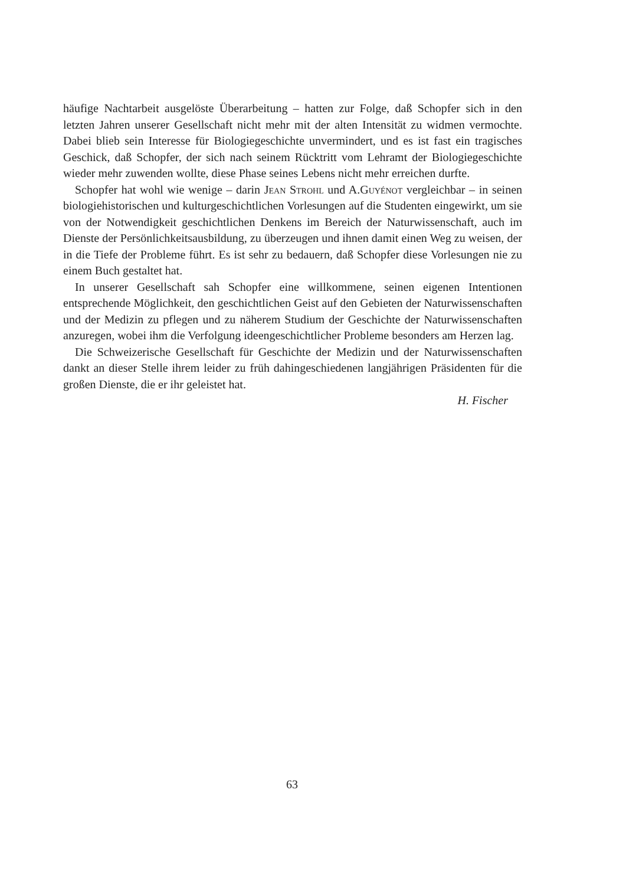häufige Nachtarbeit ausgelöste Überarbeitung – hatten zur Folge, daß Schopfer sich in den letzten Jahren unserer Gesellschaft nicht mehr mit der alten Intensität zu widmen vermochte. Dabei blieb sein Interesse für Biologiegeschichte unvermindert, und es ist fast ein tragisches Geschick, daß Schopfer, der sich nach seinem Rücktritt vom Lehramt der Biologiegeschichte wieder mehr zuwenden wollte, diese Phase seines Lebens nicht mehr erreichen durfte.
Schopfer hat wohl wie wenige – darin Jean Strohl und A.Guyénot vergleichbar – in seinen biologiehistorischen und kulturgeschichtlichen Vorlesungen auf die Studenten eingewirkt, um sie von der Notwendigkeit geschichtlichen Denkens im Bereich der Naturwissenschaft, auch im Dienste der Persönlichkeitsausbildung, zu überzeugen und ihnen damit einen Weg zu weisen, der in die Tiefe der Probleme führt. Es ist sehr zu bedauern, daß Schopfer diese Vorlesungen nie zu einem Buch gestaltet hat.
In unserer Gesellschaft sah Schopfer eine willkommene, seinen eigenen Intentionen entsprechende Möglichkeit, den geschichtlichen Geist auf den Gebieten der Naturwissenschaften und der Medizin zu pflegen und zu näherem Studium der Geschichte der Naturwissenschaften anzuregen, wobei ihm die Verfolgung ideengeschichtlicher Probleme besonders am Herzen lag.
Die Schweizerische Gesellschaft für Geschichte der Medizin und der Naturwissenschaften dankt an dieser Stelle ihrem leider zu früh dahingeschiedenen langjährigen Präsidenten für die großen Dienste, die er ihr geleistet hat.
H. Fischer
63